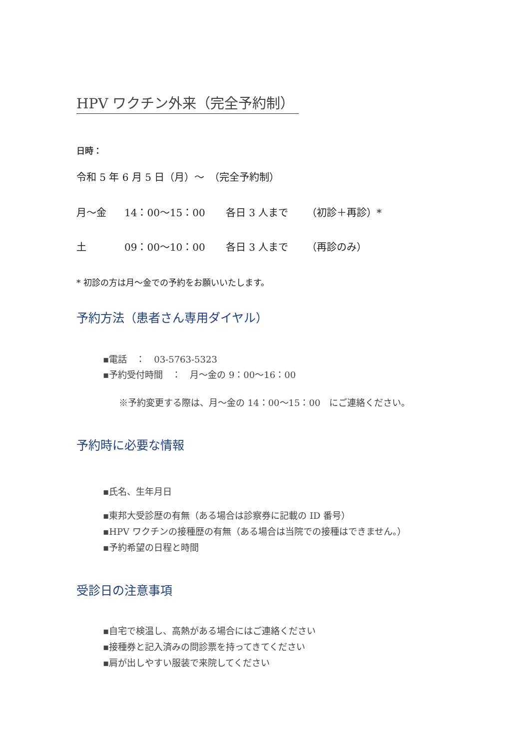HPV ワクチン外来（完全予約制）
日時：
令和 5 年 6 月 5 日（月）～　（完全予約制）
月～金 14：00～15：00 各日 3 人まで （初診＋再診）*
土 09：00～10：00 各日 3 人まで （再診のみ）
* 初診の方は月～金での予約をお願いいたします。
予約方法（患者さん専用ダイヤル）
▪電話　：　03-5763-5323
▪予約受付時間　：　月～金の 9：00～16：00
※予約変更する際は、月～金の 14：00～15：00　にご連絡ください。
予約時に必要な情報
▪氏名、生年月日
▪東邦大受診歴の有無（ある場合は診察券に記載の ID 番号）
▪HPV ワクチンの接種歴の有無（ある場合は当院での接種はできません。）
▪予約希望の日程と時間
受診日の注意事項
▪自宅で検温し、高熱がある場合にはご連絡ください
▪接種券と記入済みの問診票を持ってきてください
▪肩が出しやすい服装で来院してください